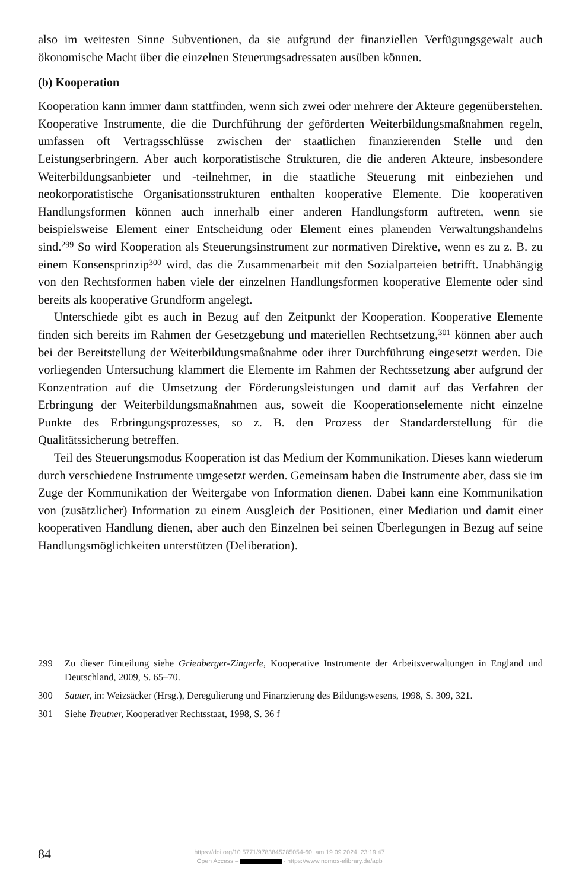also im weitesten Sinne Subventionen, da sie aufgrund der finanziellen Verfügungsgewalt auch ökonomische Macht über die einzelnen Steuerungsadressaten ausüben können.
(b) Kooperation
Kooperation kann immer dann stattfinden, wenn sich zwei oder mehrere der Akteure gegenüberstehen. Kooperative Instrumente, die die Durchführung der geförderten Weiterbildungsmaßnahmen regeln, umfassen oft Vertragsschlüsse zwischen der staatlichen finanzierenden Stelle und den Leistungserbringern. Aber auch korporatistische Strukturen, die die anderen Akteure, insbesondere Weiterbildungsanbieter und -teilnehmer, in die staatliche Steuerung mit einbeziehen und neokorporatistische Organisationsstrukturen enthalten kooperative Elemente. Die kooperativen Handlungsformen können auch innerhalb einer anderen Handlungsform auftreten, wenn sie beispielsweise Element einer Entscheidung oder Element eines planenden Verwaltungshandelns sind.<sup>299</sup> So wird Kooperation als Steuerungsinstrument zur normativen Direktive, wenn es zu z. B. zu einem Konsensprinzip<sup>300</sup> wird, das die Zusammenarbeit mit den Sozialparteien betrifft. Unabhängig von den Rechtsformen haben viele der einzelnen Handlungsformen kooperative Elemente oder sind bereits als kooperative Grundform angelegt.
Unterschiede gibt es auch in Bezug auf den Zeitpunkt der Kooperation. Kooperative Elemente finden sich bereits im Rahmen der Gesetzgebung und materiellen Rechtsetzung,<sup>301</sup> können aber auch bei der Bereitstellung der Weiterbildungsmaßnahme oder ihrer Durchführung eingesetzt werden. Die vorliegenden Untersuchung klammert die Elemente im Rahmen der Rechtssetzung aber aufgrund der Konzentration auf die Umsetzung der Förderungsleistungen und damit auf das Verfahren der Erbringung der Weiterbildungsmaßnahmen aus, soweit die Kooperationselemente nicht einzelne Punkte des Erbringungsprozesses, so z. B. den Prozess der Standarderstellung für die Qualitätssicherung betreffen.
Teil des Steuerungsmodus Kooperation ist das Medium der Kommunikation. Dieses kann wiederum durch verschiedene Instrumente umgesetzt werden. Gemeinsam haben die Instrumente aber, dass sie im Zuge der Kommunikation der Weitergabe von Information dienen. Dabei kann eine Kommunikation von (zusätzlicher) Information zu einem Ausgleich der Positionen, einer Mediation und damit einer kooperativen Handlung dienen, aber auch den Einzelnen bei seinen Überlegungen in Bezug auf seine Handlungsmöglichkeiten unterstützen (Deliberation).
299 Zu dieser Einteilung siehe Grienberger-Zingerle, Kooperative Instrumente der Arbeitsverwaltungen in England und Deutschland, 2009, S. 65–70.
300 Sauter, in: Weizsäcker (Hrsg.), Deregulierung und Finanzierung des Bildungswesens, 1998, S. 309, 321.
301 Siehe Treutner, Kooperativer Rechtsstaat, 1998, S. 36 f
84
https://doi.org/10.5771/9783845285054-60, am 19.09.2024, 23:19:47
Open Access – - https://www.nomos-elibrary.de/agb